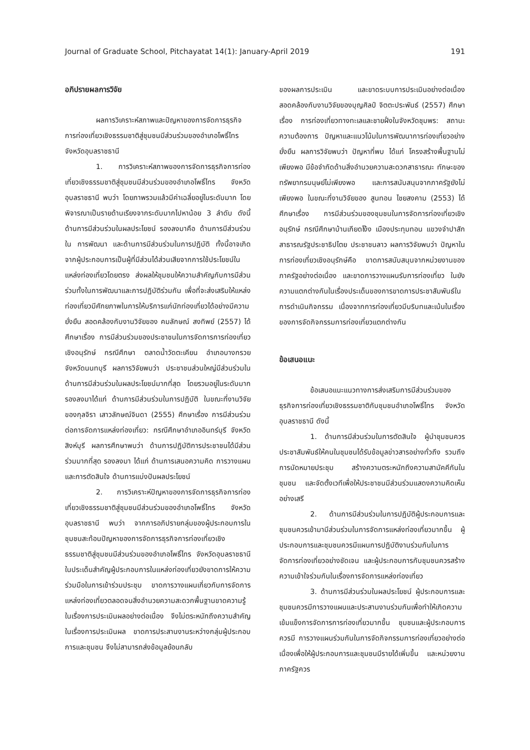Journal of Graduate School, Pitchayatat 14(1): January-April 2019 191
อภิปรายผลการวิจัย
ผลการวิเคราะห์สภาพและปัญหาของการจัดการธุรกิจการท่องเที่ยวเชิงธรรมชาติสู่ชุมชนมีส่วนร่วมของอำเภอโพธิ์ไทร จังหวัดอุบลราชธานี
1. การวิเคราะห์สภาพของการจัดการธุรกิจการท่องเที่ยวเชิงธรรมชาติสู่ชุมชนมีส่วนร่วมของอำเภอโพธิ์ไทร จังหวัดอุบลราชธานี พบว่า โดยภาพรวมแล้วมีค่าเฉลี่ยอยู่ในระดับมาก โดยพิจารณาเป็นรายด้านเรียงจากระดับมากไปหาน้อย 3 ลำดับ ดังนี้ ด้านการมีส่วนร่วมในผลประโยชน์ รองลงมาคือ ด้านการมีส่วนร่วมใน การพัฒนา และด้านการมีส่วนร่วมในการปฏิบัติ ทั้งนี้อาจเกิดจากผู้ประกอบการเป็นผู้ที่มีส่วนได้ส่วนเสียจากการใช้ประโยชน์ในแหล่งท่องเที่ยวโดยตรง ส่งผลให้ชุมชนให้ความสำคัญกับการมีส่วนร่วมทั้งในการพัฒนาและการปฏิบัติร่วมกัน เพื่อที่จะส่งเสริมให้แหล่งท่องเที่ยวมีศักยภาพในการให้บริการแก่นักท่องเที่ยวได้อย่างมีความยั่งยืน สอดคล้องกับงานวิจัยของ คมลักษณ์ สงทิพย์ (2557) ได้ศึกษาเรื่อง การมีส่วนร่วมของประชาชนในการจัดการการท่องเที่ยวเชิงอนุรักษ์ กรณีศึกษา ตลาดน้ำวัดตะเคียน อำเภอบางกรวย จังหวัดนนทบุรี ผลการวิจัยพบว่า ประชาชนส่วนใหญ่มีส่วนร่วมในด้านการมีส่วนร่วมในผลประโยชน์มากที่สุด โดยรวมอยู่ในระดับมาก รองลงมาได้แก่ ด้านการมีส่วนร่วมในการปฏิบัติ ในขณะที่งานวิจัยของกุลจิรา เสาวลักษณ์จินดา (2555) ศึกษาเรื่อง การมีส่วนร่วมต่อการจัดการแหล่งท่องเที่ยว: กรณีศึกษาอำเภออินทร์บุรี จังหวัดสิงห์บุรี ผลการศึกษาพบว่า ด้านการปฏิบัติการประชาชนได้มีส่วนร่วมมากที่สุด รองลงมา ได้แก่ ด้านการเสนอความคิด การวางแผนและการตัดสินใจ ด้านการแบ่งปันผลประโยชน์
2. การวิเคราะห์ปัญหาของการจัดการธุรกิจการท่องเที่ยวเชิงธรรมชาติสู่ชุมชนมีส่วนร่วมของอำเภอโพธิ์ไทร จังหวัดอุบลราชธานี พบว่า จากการอภิปรายกลุ่มของผู้ประกอบการในชุมชนสะท้อนปัญหาของการจัดการธุรกิจการท่องเที่ยวเชิงธรรมชาติสู่ชุมชนมีส่วนร่วมของอำเภอโพธิ์ไทร จังหวัดอุบลราชธานี ในประเด็นสำคัญผู้ประกอบการในแหล่งท่องเที่ยวยังขาดการให้ความร่วมมือในการเข้าร่วมประชุม ขาดการวางแผนเกี่ยวกับการจัดการแหล่งท่องเที่ยวตลอดจนสิ่งอำนวยความสะดวกพื้นฐานขาดความรู้ในเรื่องการประเมินผลอย่างต่อเนื่อง จึงไม่ตระหนักถึงความสำคัญในเรื่องการประเมินผล ขาดการประสานงานระหว่างกลุ่มผู้ประกอบการและชุมชน จึงไม่สามารถส่งข้อมูลย้อนกลับ
ของผลการประเมิน และขาดระบบการประเมินอย่างต่อเนื่อง สอดคล้องกับงานวิจัยของบุญศิลป์ จิตตะประพันธ์ (2557) ศึกษาเรื่อง การท่องเที่ยวทางทะเลและชายฝั่งในจังหวัดชุมพร: สถานะความต้องการ ปัญหาและแนวโน้มในการพัฒนาการท่องเที่ยวอย่างยั่งยืน ผลการวิจัยพบว่า ปัญหาที่พบ ได้แก่ โครงสร้างพื้นฐานไม่เพียงพอ มีข้อจำกัดด้านสิ่งอำนวยความสะดวกสาธารณะ ทักษะของทรัพยากรมนุษย์ไม่เพียงพอ และการสนับสนุนจากภาครัฐยังไม่เพียงพอ ในขณะที่งานวิจัยของ สูนทอน ไชยสงคาม (2553) ได้ศึกษาเรื่อง การมีส่วนร่วมของชุมชนในการจัดการท่องเที่ยวเชิงอนุรักษ์ กรณีศึกษาบ้านเกียดโง้ง เมืองประทุมทอน แขวงจำปาสัก สาธารณรัฐประชาธิปไตย ประชาชนลาว ผลการวิจัยพบว่า ปัญหาในการท่องเที่ยวเชิงอนุรักษ์คือ ขาดการสนับสนุนจากหน่วยงานของภาครัฐอย่างต่อเนื่อง และขาดการวางแผนรับการท่องเที่ยว ในยังความแตกต่างกันในเรื่องประเด็นของการขาดการประชาสัมพันธ์ในการดำเนินกิจกรรม เนื่องจากการท่องเที่ยวมีบริบทและเน้นในเรื่องของการจัดกิจกรรมการท่องเที่ยวแตกต่างกัน
ข้อเสนอแนะ
ข้อเสนอแนะแนวทางการส่งเสริมการมีส่วนร่วมของธุรกิจการท่องเที่ยวเชิงธรรมชาติกับชุมชนอำเภอโพธิ์ไทร จังหวัดอุบลราชธานี ดังนี้
1. ด้านการมีส่วนร่วมในการตัดสินใจ ผู้นำชุมชนควรประชาสัมพันธ์ให้คนในชุมชนได้รับข้อมูลข่าวสารอย่างทั่วถึง รวมถึงการนัดหมายประชุม สร้างความตระหนักถึงความสามัคคีกันในชุมชน และจัดตั้งเวทีเพื่อให้ประชาชนมีส่วนร่วมแสดงความคิดเห็นอย่างเสรี
2. ด้านการมีส่วนร่วมในการปฏิบัติผู้ประกอบการและชุมชนควรเข้ามามีส่วนร่วมในการจัดการแหล่งท่องเที่ยวมากขึ้น ผู้ประกอบการและชุมชนควรมีแผนการปฏิบัติงานร่วมกันในการจัดการท่องเที่ยวอย่างชัดเจน และผู้ประกอบการกับชุมชนควรสร้างความเข้าใจร่วมกันในเรื่องการจัดการแหล่งท่องเที่ยว
3. ด้านการมีส่วนร่วมในผลประโยชน์ ผู้ประกอบการและชุมชนควรมีการวางแผนและประสานงานร่วมกันเพื่อทำให้เกิดความเข้มแข็งการจัดการการท่องเที่ยวมากขึ้น ชุมชนและผู้ประกอบการควรมี การวางแผนร่วมกันในการจัดกิจกรรมการท่องเที่ยวอย่างต่อเนื่องเพื่อให้ผู้ประกอบการและชุมชนมีรายได้เพิ่มขึ้น และหน่วยงานภาครัฐควร